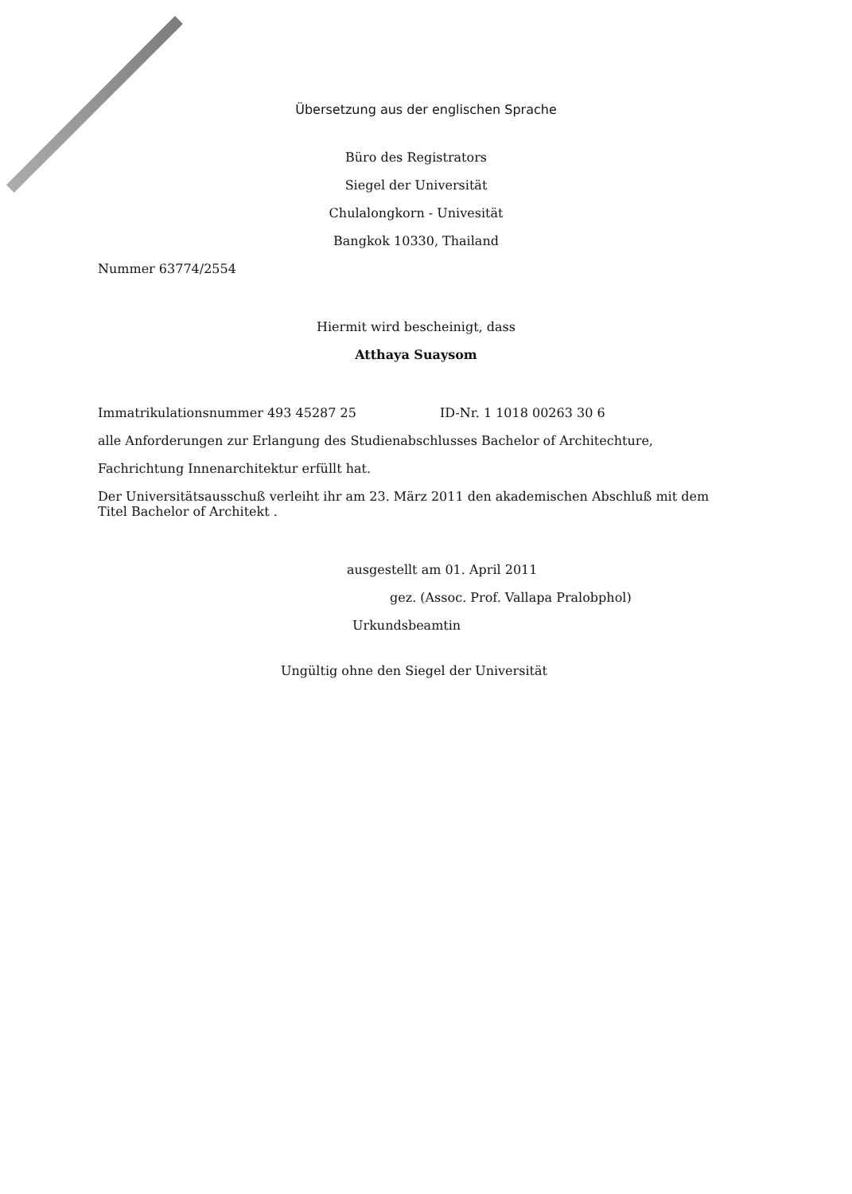Übersetzung aus der englischen Sprache
Büro des Registrators
Siegel der Universität
Chulalongkorn - Univesität
Bangkok 10330, Thailand
Nummer 63774/2554
Hiermit wird bescheinigt, dass
Atthaya Suaysom
Immatrikulationsnummer 493 45287 25 ID-Nr. 1 1018 00263 30 6
alle Anforderungen zur Erlangung des Studienabschlusses Bachelor of Architechture,
Fachrichtung Innenarchitektur erfüllt hat.
Der Universitätsausschuß verleiht ihr am 23. März 2011 den akademischen Abschluß mit dem Titel Bachelor of Architekt .
ausgestellt am 01. April 2011
gez. (Assoc. Prof. Vallapa Pralobphol)
Urkundsbeamtin
Ungültig ohne den Siegel der Universität